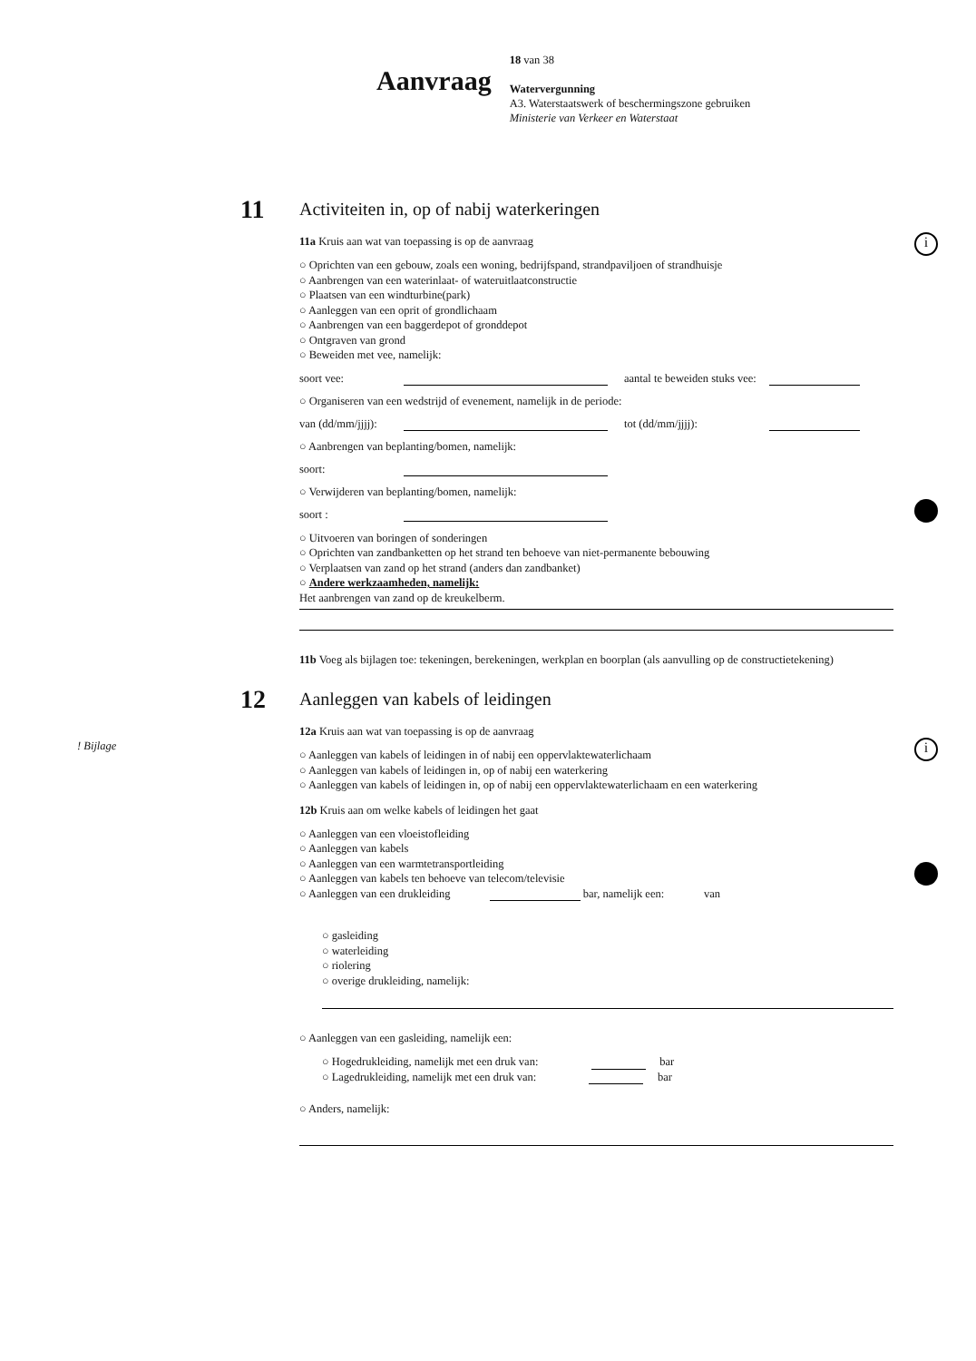Aanvraag 18 van 38
Watervergunning
A3. Waterstaatswerk of beschermingszone gebruiken
Ministerie van Verkeer en Waterstaat
i
i ! Bijlage
11
Activiteiten in, op of nabij waterkeringen
11a Kruis aan wat van toepassing is op de aanvraag
○ Oprichten van een gebouw, zoals een woning, bedrijfspand, strandpaviljoen of strandhuisje
○ Aanbrengen van een waterinlaat- of wateruitlaatconstructie
○ Plaatsen van een windturbine(park)
○ Aanleggen van een oprit of grondlichaam
○ Aanbrengen van een baggerdepot of gronddepot
○ Ontgraven van grond
○ Beweiden met vee, namelijk:
soort vee: aantal te beweiden stuks vee:
○ Organiseren van een wedstrijd of evenement, namelijk in de periode:
van (dd/mm/jjjj): tot (dd/mm/jjjj):
○ Aanbrengen van beplanting/bomen, namelijk:
soort:
○ Verwijderen van beplanting/bomen, namelijk:
soort :
○ Uitvoeren van boringen of sonderingen
○ Oprichten van zandbanketten op het strand ten behoeve van niet-permanente bebouwing
○ Verplaatsen van zand op het strand (anders dan zandbanket)
○ Andere werkzaamheden, namelijk:
Het aanbrengen van zand op de kreukelberm.
11b Voeg als bijlagen toe: tekeningen, berekeningen, werkplan en boorplan (als aanvulling op de constructietekening)
12
Aanleggen van kabels of leidingen
12a Kruis aan wat van toepassing is op de aanvraag
○ Aanleggen van kabels of leidingen in of nabij een oppervlaktewaterlichaam
○ Aanleggen van kabels of leidingen in, op of nabij een waterkering
○ Aanleggen van kabels of leidingen in, op of nabij een oppervlaktewaterlichaam en een waterkering
12b Kruis aan om welke kabels of leidingen het gaat
○ Aanleggen van een vloeistofleiding
○ Aanleggen van kabels
○ Aanleggen van een warmtetransportleiding
○ Aanleggen van kabels ten behoeve van telecom/televisie
○ Aanleggen van een drukleiding bar, namelijk een: van
○ gasleiding
○ waterleiding
○ riolering
○ overige drukleiding, namelijk:
○ Aanleggen van een gasleiding, namelijk een:
○ Hogedrukleiding, namelijk met een druk van: bar
○ Lagedrukleiding, namelijk met een druk van: bar
○ Anders, namelijk: